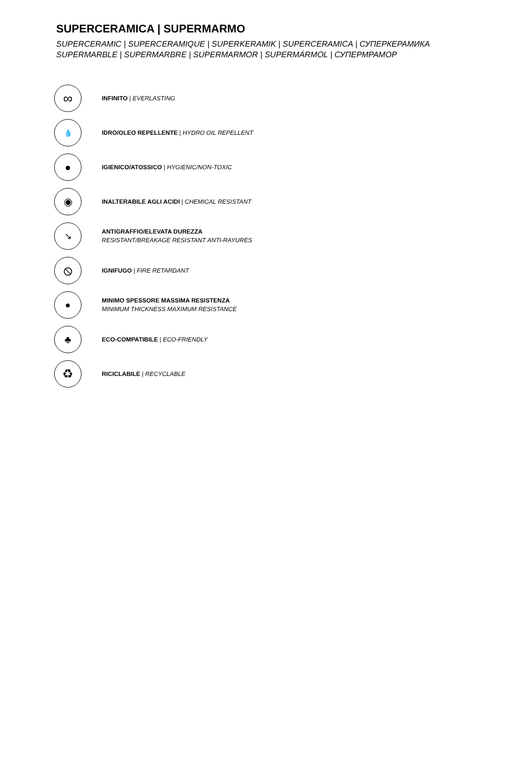SUPERCERAMICA | SUPERMARMO
SUPERCERAMIC | SUPERCERAMIQUE | SUPERKERAMIK | SUPERCERAMICA | СУПЕРКЕРАМИКА
SUPERMARBLE | SUPERMARBRE | SUPERMARMOR | SUPERMÁRMOL | СУПЕРМРАМОР
∞
INFINITO | EVERLASTING
💧
IDRO/OLEO REPELLENTE | HYDRO OIL REPELLENT
●
IGIENICO/ATOSSICO | HYGIENIC/NON-TOXIC
◉
INALTERABILE AGLI ACIDI | CHEMICAL RESISTANT
↘
ANTIGRAFFIO/ELEVATA DUREZZA
RESISTANT/BREAKAGE RESISTANT ANTI-RAYURES
⦸
IGNIFUGO | FIRE RETARDANT
●
MINIMO SPESSORE MASSIMA RESISTENZA
MINIMUM THICKNESS MAXIMUM RESISTANCE
♣
ECO-COMPATIBILE | ECO-FRIENDLY
♻
RICICLABILE | RECYCLABLE